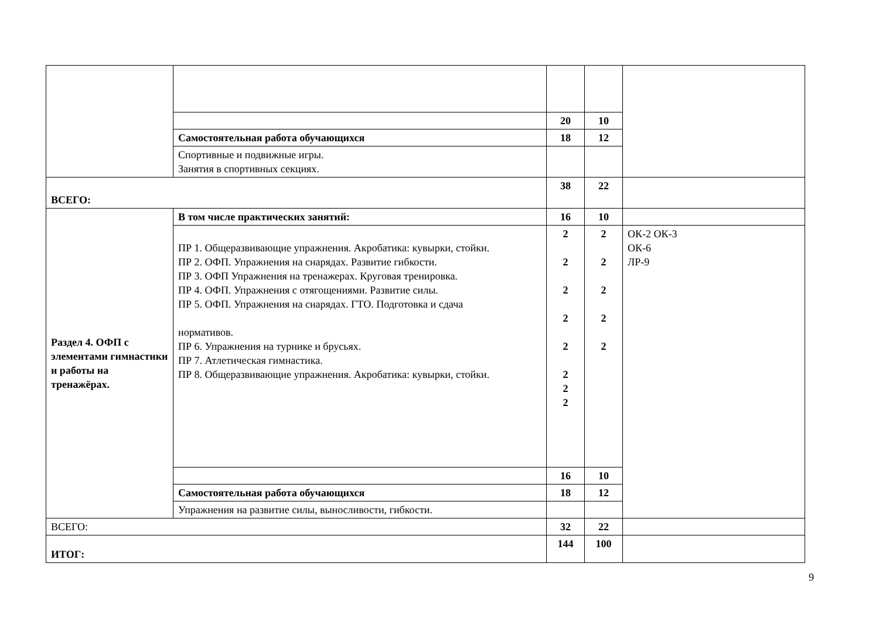| | | 20 | 10 | |
| | Самостоятельная работа обучающихся | 18 | 12 | |
| | Спортивные и подвижные игры. Занятия в спортивных секциях. | | | |
| ВСЕГО: | | 38 | 22 | |
| Раздел 4. ОФП с элементами гимнастики и работы на тренажёрах. | В том числе практических занятий: | 16 | 10 | |
| | ПР 1. Общеразвивающие упражнения. Акробатика: кувырки, стойки. ПР 2. ОФП. Упражнения на снарядах. Развитие гибкости. ПР 3. ОФП Упражнения на тренажерах. Круговая тренировка. ПР 4. ОФП. Упражнения с отягощениями. Развитие силы. ПР 5. ОФП. Упражнения на снарядах. ГТО. Подготовка и сдача нормативов. ПР 6. Упражнения на турнике и брусьях. ПР 7. Атлетическая гимнастика. ПР 8. Общеразвивающие упражнения. Акробатика: кувырки, стойки. | 2 2 2 2 2 2 2 2 | 2 2 2 2 2 | ОК-2 ОК-3 ОК-6 ЛР-9 |
| | | 16 | 10 | |
| | Самостоятельная работа обучающихся | 18 | 12 | |
| | Упражнения на развитие силы, выносливости, гибкости. | | | |
| ВСЕГО: | | 32 | 22 | |
| ИТОГ: | | 144 | 100 | |
9